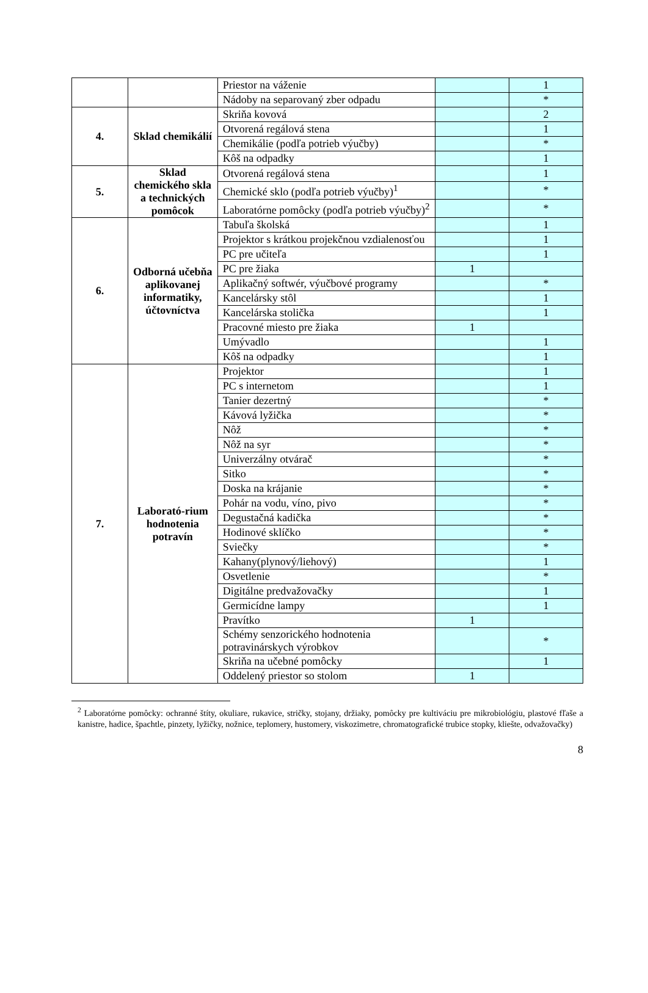| | | Priestor na váženie | | 1 |
| | | Nádoby na separovaný zber odpadu | | * |
| 4. | Sklad chemikálií | Skriňa kovová | | 2 |
| | | Otvorená regálová stena | | 1 |
| | | Chemikálie (podľa potrieb výučby) | | * |
| | | Kôš na odpadky | | 1 |
| 5. | Sklad chemického skla a technických pomôcok | Otvorená regálová stena | | 1 |
| | | Chemické sklo (podľa potrieb výučby)<sup>1</sup> | | * |
| | | Laboratórne pomôcky (podľa potrieb výučby)<sup>2</sup> | | * |
| 6. | Odborná učebňa aplikovanej informatiky, účtovníctva | Tabuľa školská | | 1 |
| | | Projektor s krátkou projekčnou vzdialenosťou | | 1 |
| | | PC pre učiteľa | | 1 |
| | | PC pre žiaka | 1 | |
| | | Aplikačný softwér, výučbové programy | | * |
| | | Kancelársky stôl | | 1 |
| | | Kancelárska stolička | | 1 |
| | | Pracovné miesto pre žiaka | 1 | |
| | | Umývadlo | | 1 |
| | | Kôš na odpadky | | 1 |
| 7. | Laborató-rium hodnotenia potravín | Projektor | | 1 |
| | | PC s internetom | | 1 |
| | | Tanier dezertný | | * |
| | | Kávová lyžička | | * |
| | | Nôž | | * |
| | | Nôž na syr | | * |
| | | Univerzálny otvárač | | * |
| | | Sitko | | * |
| | | Doska na krájanie | | * |
| | | Pohár na vodu, víno, pivo | | * |
| | | Degustačná kadička | | * |
| | | Hodinové sklíčko | | * |
| | | Sviečky | | * |
| | | Kahany(plynový/liehový) | | 1 |
| | | Osvetlenie | | * |
| | | Digitálne predvažovačky | | 1 |
| | | Germicídne lampy | | 1 |
| | | Pravítko | 1 | |
| | | Schémy senzorického hodnotenia potravinárskych výrobkov | | * |
| | | Skriňa na učebné pomôcky | | 1 |
| | | Oddelený priestor so stolom | 1 | |
<sup>2</sup> Laboratórne pomôcky: ochranné štíty, okuliare, rukavice, stričky, stojany, držiaky, pomôcky pre kultiváciu pre mikrobiológiu, plastové fľaše a kanistre, hadice, špachtle, pinzety, lyžičky, nožnice, teplomery, hustomery, viskozimetre, chromatografické trubice stopky, kliešte, odvažovačky)
8